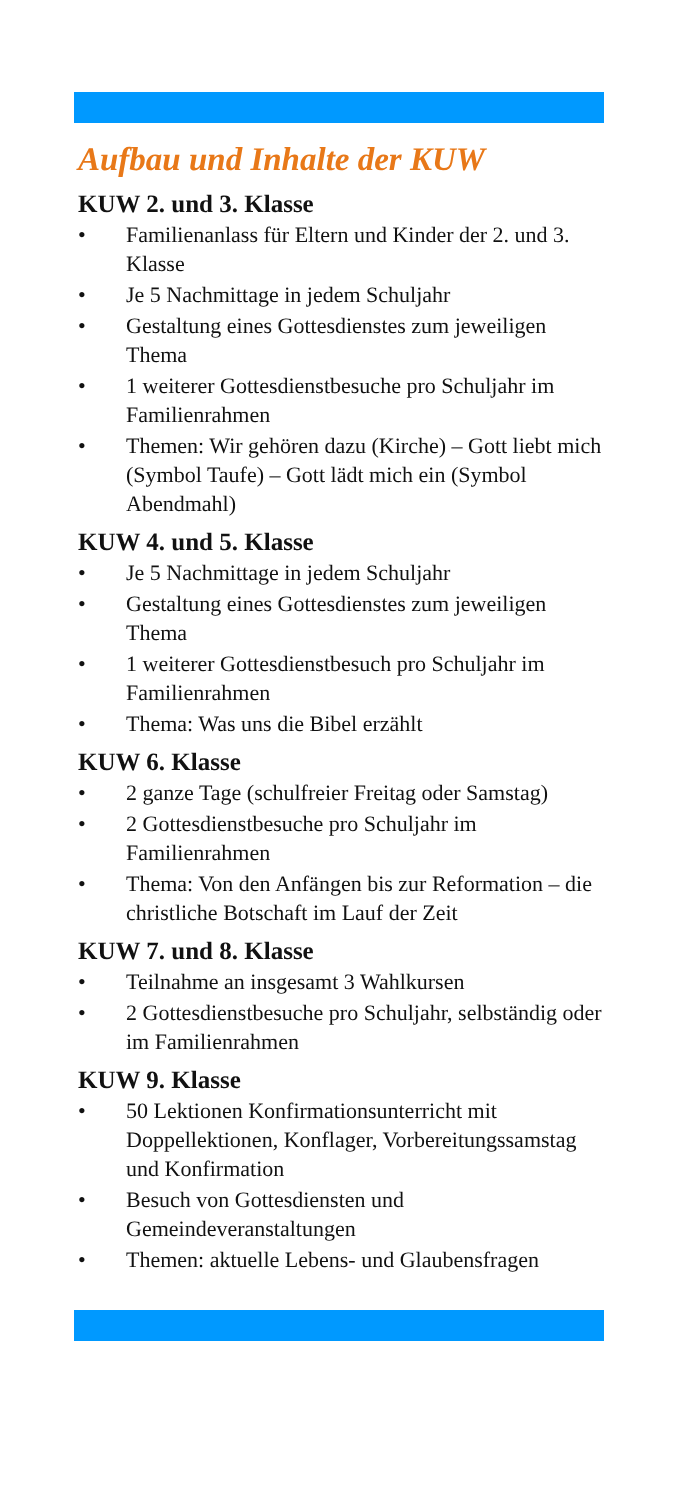Aufbau und Inhalte der KUW
KUW 2. und 3. Klasse
• Familienanlass für Eltern und Kinder der 2. und 3. Klasse
• Je 5 Nachmittage in jedem Schuljahr
• Gestaltung eines Gottesdienstes zum jeweiligen Thema
• 1 weiterer Gottesdienstbesuche pro Schuljahr im Familienrahmen
• Themen: Wir gehören dazu (Kirche) – Gott liebt mich (Symbol Taufe) – Gott lädt mich ein (Symbol Abendmahl)
KUW 4. und 5. Klasse
• Je 5 Nachmittage in jedem Schuljahr
• Gestaltung eines Gottesdienstes zum jeweiligen Thema
• 1 weiterer Gottesdienstbesuch pro Schuljahr im Familienrahmen
• Thema: Was uns die Bibel erzählt
KUW 6. Klasse
• 2 ganze Tage (schulfreier Freitag oder Samstag)
• 2 Gottesdienstbesuche pro Schuljahr im Familienrahmen
• Thema: Von den Anfängen bis zur Reformation – die christliche Botschaft im Lauf der Zeit
KUW 7. und 8. Klasse
• Teilnahme an insgesamt 3 Wahlkursen
• 2 Gottesdienstbesuche pro Schuljahr, selbständig oder im Familienrahmen
KUW 9. Klasse
• 50 Lektionen Konfirmationsunterricht mit Doppellektionen, Konflager, Vorbereitungssamstag und Konfirmation
• Besuch von Gottesdiensten und Gemeindeveranstaltungen
• Themen: aktuelle Lebens- und Glaubensfragen